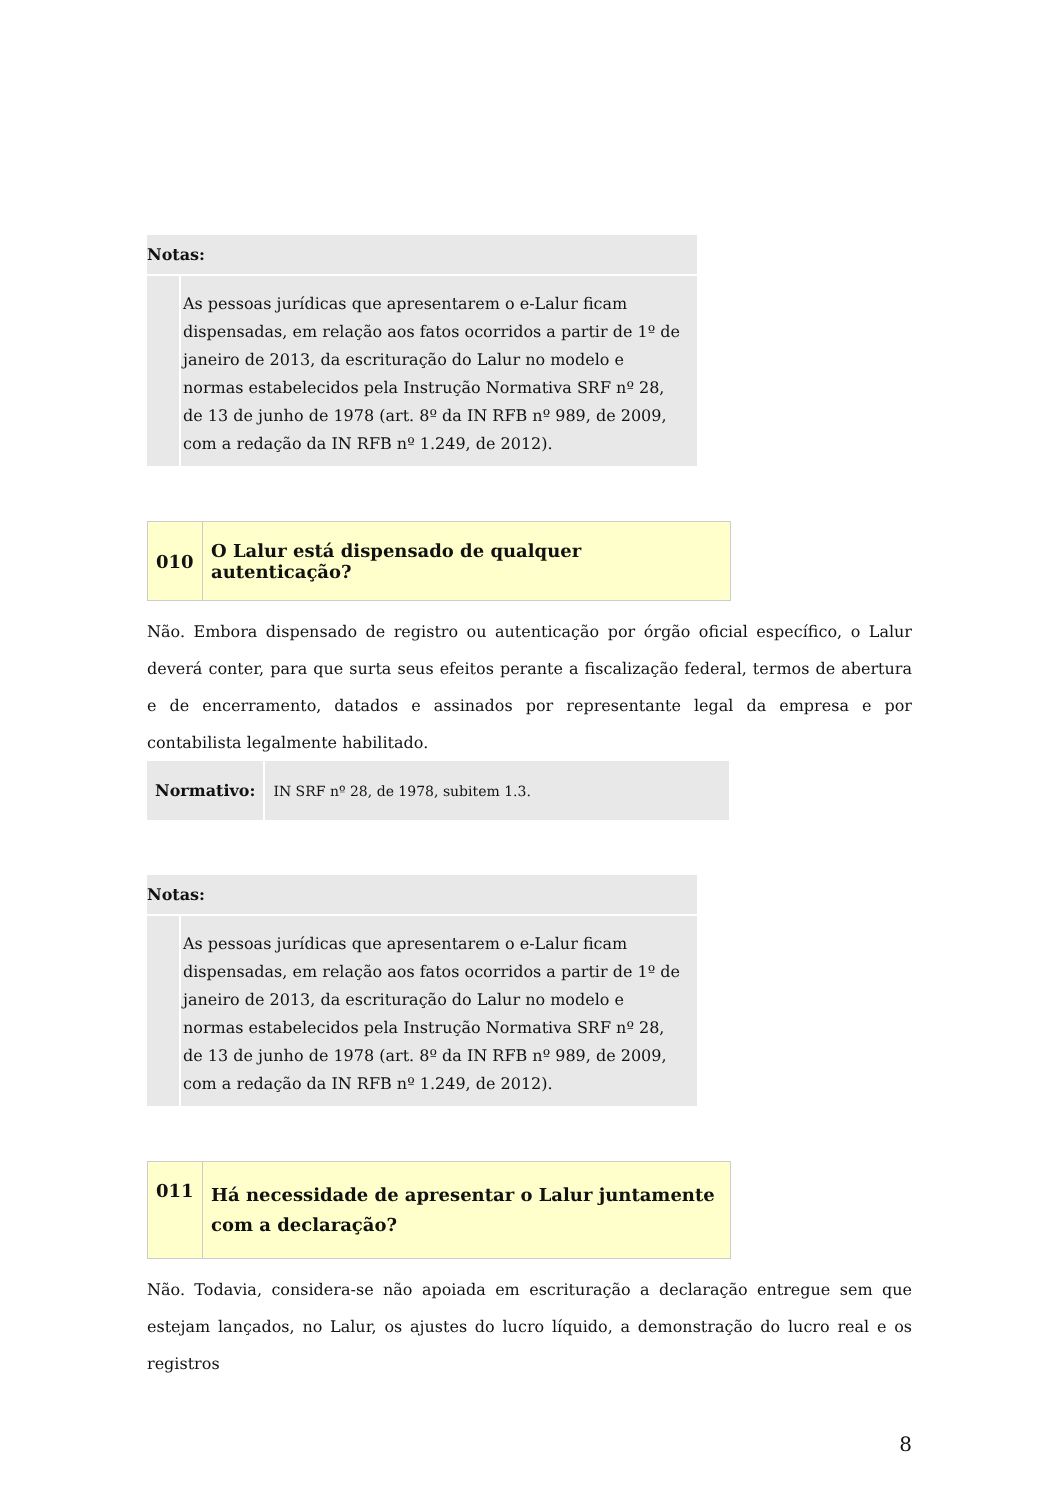| Notas: | |
| | As pessoas jurídicas que apresentarem o e-Lalur ficam dispensadas, em relação aos fatos ocorridos a partir de 1º de janeiro de 2013, da escrituração do Lalur no modelo e normas estabelecidos pela Instrução Normativa SRF nº 28, de 13 de junho de 1978 (art. 8º da IN RFB nº 989, de 2009, com a redação da IN RFB nº 1.249, de 2012). |
| 010 | O Lalur está dispensado de qualquer autenticação? |
Não. Embora dispensado de registro ou autenticação por órgão oficial específico, o Lalur deverá conter, para que surta seus efeitos perante a fiscalização federal, termos de abertura e de encerramento, datados e assinados por representante legal da empresa e por contabilista legalmente habilitado.
| Normativo: | IN SRF nº 28, de 1978, subitem 1.3. |
| Notas: | |
| | As pessoas jurídicas que apresentarem o e-Lalur ficam dispensadas, em relação aos fatos ocorridos a partir de 1º de janeiro de 2013, da escrituração do Lalur no modelo e normas estabelecidos pela Instrução Normativa SRF nº 28, de 13 de junho de 1978 (art. 8º da IN RFB nº 989, de 2009, com a redação da IN RFB nº 1.249, de 2012). |
| 011 | Há necessidade de apresentar o Lalur juntamente com a declaração? |
Não. Todavia, considera-se não apoiada em escrituração a declaração entregue sem que estejam lançados, no Lalur, os ajustes do lucro líquido, a demonstração do lucro real e os registros
8